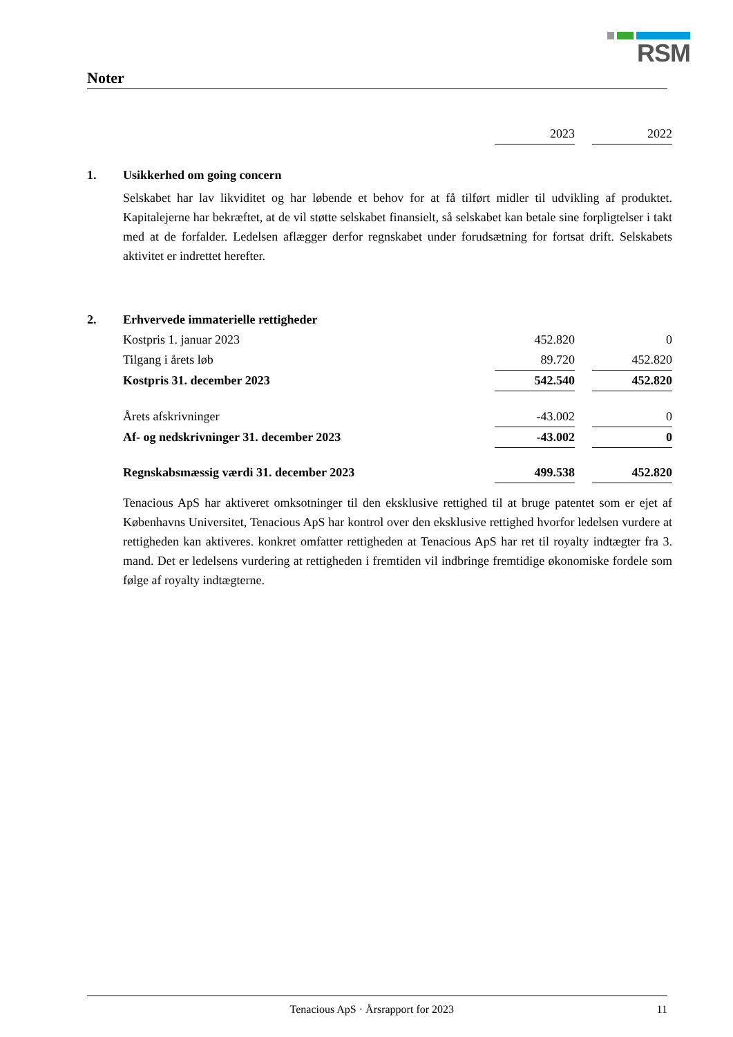RSM
Noter
| | | 2023 | | 2022 |
| 1. | Usikkerhed om going concern |
| | Selskabet har lav likviditet og har løbende et behov for at få tilført midler til udvikling af produktet. Kapitalejerne har bekræftet, at de vil støtte selskabet finansielt, så selskabet kan betale sine forpligtelser i takt med at de forfalder. Ledelsen aflægger derfor regnskabet under forudsætning for fortsat drift. Selskabets aktivitet er indrettet herefter. |
| 2. | Erhvervede immaterielle rettigheder | | | |
| | Kostpris 1. januar 2023 | 452.820 | | 0 |
| | Tilgang i årets løb | 89.720 | | 452.820 |
| | Kostpris 31. december 2023 | 542.540 | | 452.820 |
| | Årets afskrivninger | -43.002 | | 0 |
| | Af- og nedskrivninger 31. december 2023 | -43.002 | | 0 |
| | Regnskabsmæssig værdi 31. december 2023 | 499.538 | | 452.820 |
| | Tenacious ApS har aktiveret omksotninger til den eksklusive rettighed til at bruge patentet som er ejet af Københavns Universitet, Tenacious ApS har kontrol over den eksklusive rettighed hvorfor ledelsen vurdere at rettigheden kan aktiveres. konkret omfatter rettigheden at Tenacious ApS har ret til royalty indtægter fra 3. mand. Det er ledelsens vurdering at rettigheden i fremtiden vil indbringe fremtidige økonomiske fordele som følge af royalty indtægterne. | | | |
Tenacious ApS · Årsrapport for 2023 11